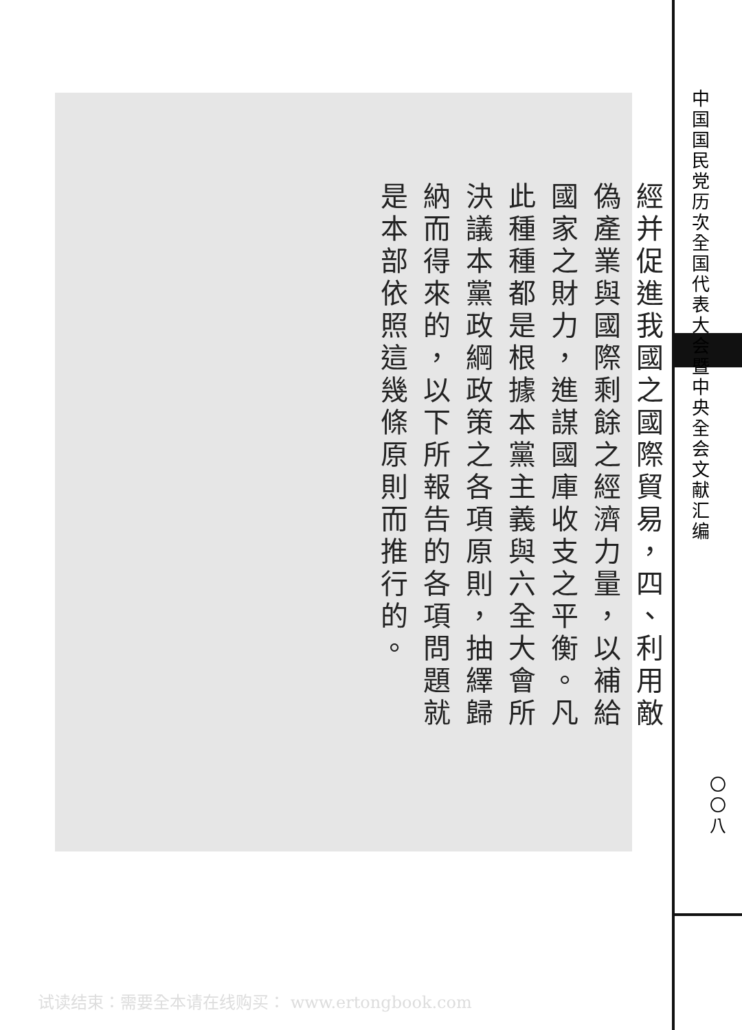經并促進我國之國際貿易，四、利用敵偽產業與國際剩餘之經濟力量，以補給國家之財力，進謀國庫收支之平衡。凡此種種都是根據本黨主義與六全大會所決議本黨政綱政策之各項原則，抽繹歸納而得來的，以下所報告的各項問題就是本部依照這幾條原則而推行的。
中国国民党历次全国代表大会暨中央全会文献汇编
〇〇八
试读结束：需要全本请在线购买： www.ertongbook.com